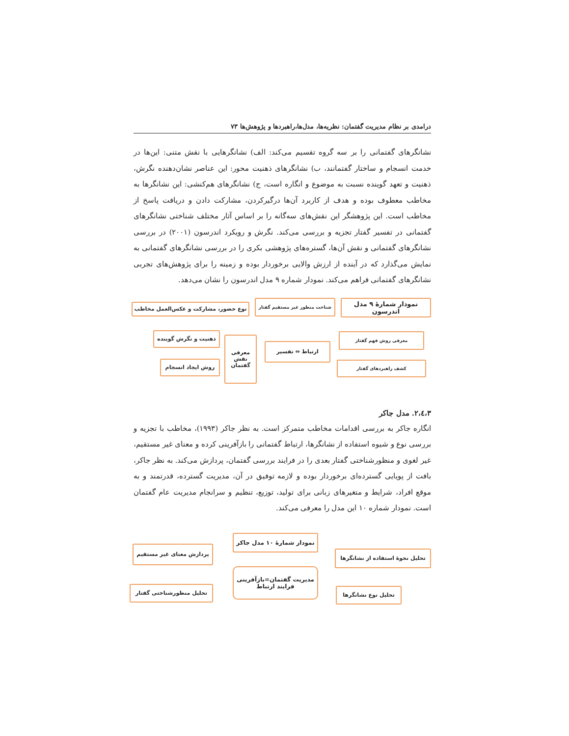درامدی بر نظام مدیریت گفتمان: نظریه‌ها، مدل‌ها،راهبردها و پژوهش‌ها ۷۳
نشانگرهای گفتمانی را بر سه گروه تقسیم می‌کند: الف) نشانگرهایی با نقش متنی: این‌ها در خدمت انسجام و ساختار گفتمانند، ب) نشانگرهای ذهنیت محور: این عناصر نشان‌دهنده نگرش، ذهنیت و تعهد گوینده نسبت به موضوع و انگاره است، ج) نشانگرهای هم‌کنشی: این نشانگرها به مخاطب معطوف بوده و هدف از کاربرد آن‌ها درگیرکردن، مشارکت دادن و دریافت پاسخ از مخاطب است. این پژوهشگر این نقش‌های سه‌گانه را بر اساس آثار مختلف شناختی نشانگرهای گفتمانی در تفسیر گفتار تجزیه و بررسی می‌کند. نگرش و رویکرد اندرسون (۲۰۰۱) در بررسی نشانگرهای گفتمانی و نقش آن‌ها، گستره‌های پژوهشی بکری را در بررسی نشانگرهای گفتمانی به نمایش می‌گذارد که در آینده از ارزش والایی برخوردار بوده و زمینه را برای پژوهش‌های تجربی نشانگرهای گفتمانی فراهم می‌کند. نمودار شماره ۹ مدل اندرسون را نشان می‌دهد.
نمودار شمارهٔ ۹ مدل اندرسون
شناخت منظور غیر مستقیم گفتار
نوع حضور، مشارکت و عکس‌العمل مخاطب
معرفی روش فهم گفتار
کشف راهبردهای گفتار
ارتباط ⇔ تفسیر
معرفی نقش گفتمان
ذهنیت و نگرش گوینده
روش ایجاد انسجام
۳،٤،۲. مدل جاکر
انگاره جاکر به بررسی اقدامات مخاطب متمرکز است. به نظر جاکر (۱۹۹۳)، مخاطب با تجزیه و بررسی نوع و شیوه استفاده از نشانگرها، ارتباط گفتمانی را بازآفرینی کرده و معنای غیر مستقیم، غیر لغوی و منظورشناختی گفتار بعدی را در فرایند بررسی گفتمان، پردازش می‌کند. به نظر جاکر، بافت از پویایی گسترده‌ای برخوردار بوده و لازمه توفیق در آن، مدیریت گسترده، قدرتمند و به موقع افراد، شرایط و متغیرهای زبانی برای تولید، توزیع، تنظیم و سرانجام مدیریت عام گفتمان است. نمودار شماره ۱۰ این مدل را معرفی می‌کند.
نمودار شمارهٔ ۱۰ مدل جاکر
تحلیل نحوهٔ استفاده از نشانگرها
پردازش معنای غیر مستقیم
مدیریت گفتمان=بازآفرینی
فرایند ارتباط
تحلیل نوع نشانگرها تحلیل منظورشناختی گفتار